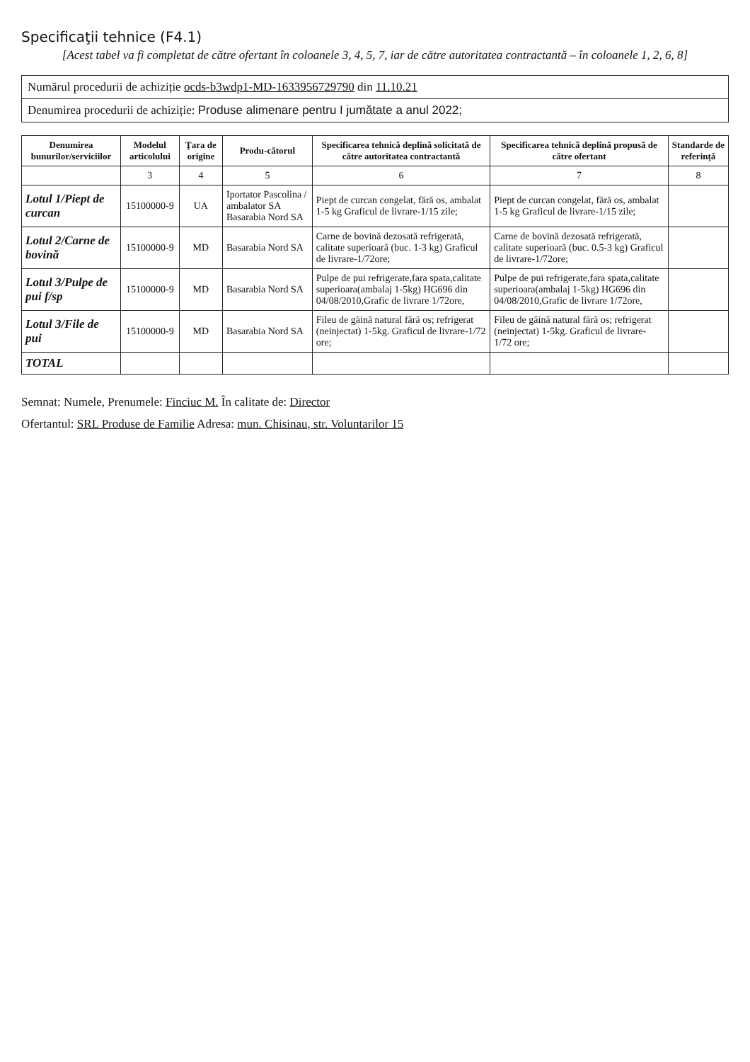Specificaţii tehnice (F4.1)
[Acest tabel va fi completat de către ofertant în coloanele 3, 4, 5, 7, iar de către autoritatea contractantă – în coloanele 1, 2, 6, 8]
Numărul procedurii de achiziție ocds-b3wdp1-MD-1633956729790 din 11.10.21
Denumirea procedurii de achiziție: Produse alimenare pentru I jumătate a anul 2022;
| Denumirea bunurilor/serviciilor | Modelul articolului | Ţara de origine | Produ-cătorul | Specificarea tehnică deplină solicitată de către autoritatea contractantă | Specificarea tehnică deplină propusă de către ofertant | Standarde de referință |
| --- | --- | --- | --- | --- | --- | --- |
| | 3 | 4 | 5 | 6 | 7 | 8 |
| Lotul 1/Piept de curcan | 15100000-9 | UA | Iportator Pascolina / ambalator SA Basarabia Nord SA | Piept de curcan congelat, fără os, ambalat 1-5 kg Graficul de livrare-1/15 zile; | Piept de curcan congelat, fără os, ambalat 1-5 kg Graficul de livrare-1/15 zile; | |
| Lotul 2/Carne de bovină | 15100000-9 | MD | Basarabia Nord SA | Carne de bovină dezosată refrigerată, calitate superioară (buc. 1-3 kg) Graficul de livrare-1/72ore; | Carne de bovină dezosată refrigerată, calitate superioară (buc. 0.5-3 kg) Graficul de livrare-1/72ore; | |
| Lotul 3/Pulpe de pui f/sp | 15100000-9 | MD | Basarabia Nord SA | Pulpe de pui refrigerate,fara spata,calitate superioara(ambalaj 1-5kg) HG696 din 04/08/2010,Grafic de livrare 1/72ore, | Pulpe de pui refrigerate,fara spata,calitate superioara(ambalaj 1-5kg) HG696 din 04/08/2010,Grafic de livrare 1/72ore, | |
| Lotul 3/File de pui | 15100000-9 | MD | Basarabia Nord SA | Fileu de găină natural fără os; refrigerat (neinjectat) 1-5kg. Graficul de livrare-1/72 ore; | Fileu de găină natural fără os; refrigerat (neinjectat) 1-5kg. Graficul de livrare- 1/72 ore; | |
| TOTAL | | | | | | |
Semnat: Numele, Prenumele: Finciuc M. În calitate de: Director
Ofertantul: SRL Produse de Familie Adresa: mun. Chisinau, str. Voluntarilor 15